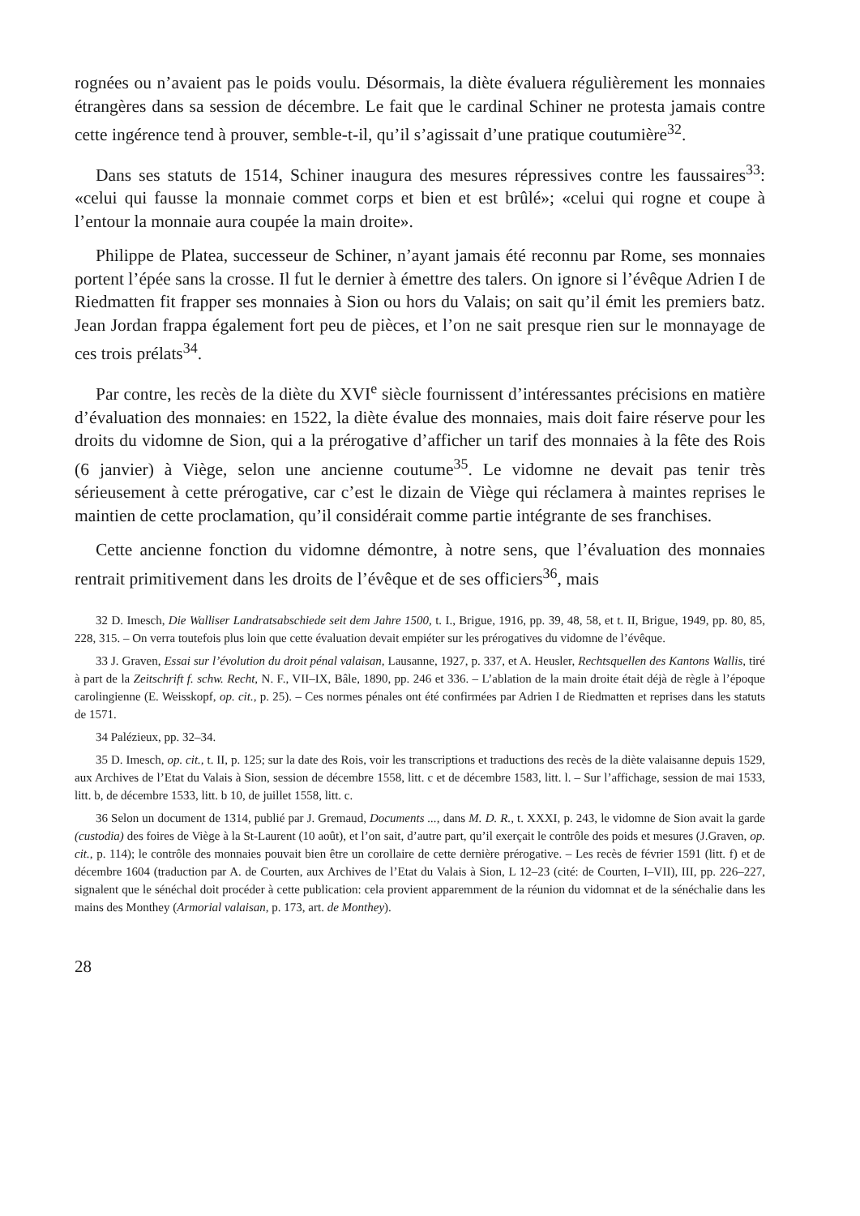rognées ou n’avaient pas le poids voulu. Désormais, la diète évaluera régulièrement les monnaies étrangères dans sa session de décembre. Le fait que le cardinal Schiner ne protesta jamais contre cette ingérence tend à prouver, semble-t-il, qu’il s’agissait d’une pratique coutumière<sup>32</sup>.
Dans ses statuts de 1514, Schiner inaugura des mesures répressives contre les faussaires<sup>33</sup>: «celui qui fausse la monnaie commet corps et bien et est brûlé»; «celui qui rogne et coupe à l’entour la monnaie aura coupée la main droite».
Philippe de Platea, successeur de Schiner, n’ayant jamais été reconnu par Rome, ses monnaies portent l’épée sans la crosse. Il fut le dernier à émettre des talers. On ignore si l’évêque Adrien I de Riedmatten fit frapper ses monnaies à Sion ou hors du Valais; on sait qu’il émit les premiers batz. Jean Jordan frappa également fort peu de pièces, et l’on ne sait presque rien sur le monnayage de ces trois prélats<sup>34</sup>.
Par contre, les recès de la diète du XVI<sup>e</sup> siècle fournissent d’intéressantes précisions en matière d’évaluation des monnaies: en 1522, la diète évalue des monnaies, mais doit faire réserve pour les droits du vidomne de Sion, qui a la prérogative d’afficher un tarif des monnaies à la fête des Rois (6 janvier) à Viège, selon une ancienne coutume<sup>35</sup>. Le vidomne ne devait pas tenir très sérieusement à cette prérogative, car c’est le dizain de Viège qui réclamera à maintes reprises le maintien de cette proclamation, qu’il considérait comme partie intégrante de ses franchises.
Cette ancienne fonction du vidomne démontre, à notre sens, que l’évaluation des monnaies rentrait primitivement dans les droits de l’évêque et de ses officiers<sup>36</sup>, mais
32 D. Imesch, Die Walliser Landratsabschiede seit dem Jahre 1500, t. I., Brigue, 1916, pp. 39, 48, 58, et t. II, Brigue, 1949, pp. 80, 85, 228, 315. – On verra toutefois plus loin que cette évaluation devait empiéter sur les prérogatives du vidomne de l’évêque.
33 J. Graven, Essai sur l’évolution du droit pénal valaisan, Lausanne, 1927, p. 337, et A. Heusler, Rechtsquellen des Kantons Wallis, tiré à part de la Zeitschrift f. schw. Recht, N. F., VII–IX, Bâle, 1890, pp. 246 et 336. – L’ablation de la main droite était déjà de règle à l’époque carolingienne (E. Weisskopf, op. cit., p. 25). – Ces normes pénales ont été confirmées par Adrien I de Riedmatten et reprises dans les statuts de 1571.
34 Palézieux, pp. 32–34.
35 D. Imesch, op. cit., t. II, p. 125; sur la date des Rois, voir les transcriptions et traductions des recès de la diète valaisanne depuis 1529, aux Archives de l’Etat du Valais à Sion, session de décembre 1558, litt. c et de décembre 1583, litt. l. – Sur l’affichage, session de mai 1533, litt. b, de décembre 1533, litt. b 10, de juillet 1558, litt. c.
36 Selon un document de 1314, publié par J. Gremaud, Documents ..., dans M. D. R., t. XXXI, p. 243, le vidomne de Sion avait la garde (custodia) des foires de Viège à la St-Laurent (10 août), et l’on sait, d’autre part, qu’il exerçait le contrôle des poids et mesures (J.Graven, op. cit., p. 114); le contrôle des monnaies pouvait bien être un corollaire de cette dernière prérogative. – Les recès de février 1591 (litt. f) et de décembre 1604 (traduction par A. de Courten, aux Archives de l’Etat du Valais à Sion, L 12–23 (cité: de Courten, I–VII), III, pp. 226–227, signalent que le sénéchal doit procéder à cette publication: cela provient apparemment de la réunion du vidomnat et de la sénéchalie dans les mains des Monthey (Armorial valaisan, p. 173, art. de Monthey).
28